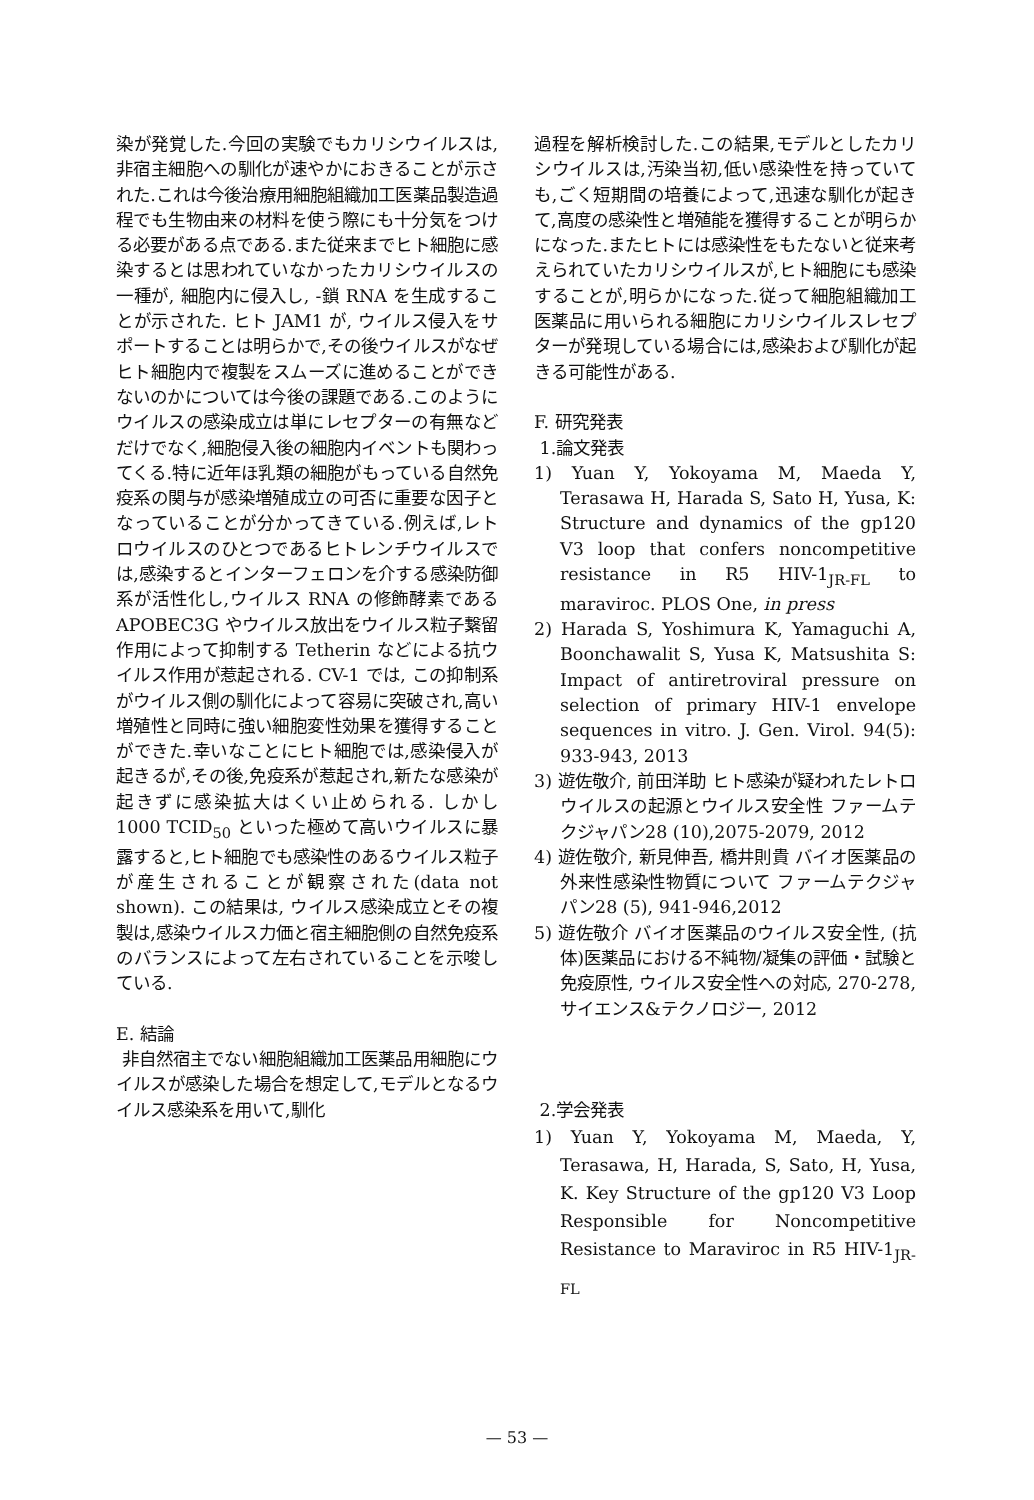染が発覚した.今回の実験でもカリシウイルスは,非宿主細胞への馴化が速やかにおきることが示された.これは今後治療用細胞組織加工医薬品製造過程でも生物由来の材料を使う際にも十分気をつける必要がある点である.また従来までヒト細胞に感染するとは思われていなかったカリシウイルスの一種が, 細胞内に侵入し, -鎖 RNA を生成することが示された. ヒト JAM1 が, ウイルス侵入をサポートすることは明らかで,その後ウイルスがなぜヒト細胞内で複製をスムーズに進めることができないのかについては今後の課題である.このようにウイルスの感染成立は単にレセプターの有無などだけでなく,細胞侵入後の細胞内イベントも関わってくる.特に近年ほ乳類の細胞がもっている自然免疫系の関与が感染増殖成立の可否に重要な因子となっていることが分かってきている.例えば,レトロウイルスのひとつであるヒトレンチウイルスでは,感染するとインターフェロンを介する感染防御系が活性化し,ウイルス RNA の修飾酵素である APOBEC3G やウイルス放出をウイルス粒子繋留作用によって抑制する Tetherin などによる抗ウイルス作用が惹起される. CV-1 では, この抑制系がウイルス側の馴化によって容易に突破され,高い増殖性と同時に強い細胞変性効果を獲得することができた.幸いなことにヒト細胞では,感染侵入が起きるが,その後,免疫系が惹起され,新たな感染が起きずに感染拡大はくい止められる. しかし 1000 TCID<sub>50</sub> といった極めて高いウイルスに暴露すると,ヒト細胞でも感染性のあるウイルス粒子が産生されることが観察された(data not shown). この結果は, ウイルス感染成立とその複製は,感染ウイルス力価と宿主細胞側の自然免疫系のバランスによって左右されていることを示唆している.
E. 結論
非自然宿主でない細胞組織加工医薬品用細胞にウイルスが感染した場合を想定して,モデルとなるウイルス感染系を用いて,馴化
過程を解析検討した.この結果,モデルとしたカリシウイルスは,汚染当初,低い感染性を持っていても,ごく短期間の培養によって,迅速な馴化が起きて,高度の感染性と増殖能を獲得することが明らかになった.またヒトには感染性をもたないと従来考えられていたカリシウイルスが,ヒト細胞にも感染することが,明らかになった.従って細胞組織加工医薬品に用いられる細胞にカリシウイルスレセプターが発現している場合には,感染および馴化が起きる可能性がある.
F. 研究発表
1.論文発表
1) Yuan Y, Yokoyama M, Maeda Y, Terasawa H, Harada S, Sato H, Yusa, K: Structure and dynamics of the gp120 V3 loop that confers noncompetitive resistance in R5 HIV-1<sub>JR-FL</sub> to maraviroc. PLOS One, in press
2) Harada S, Yoshimura K, Yamaguchi A, Boonchawalit S, Yusa K, Matsushita S: Impact of antiretroviral pressure on selection of primary HIV-1 envelope sequences in vitro. J. Gen. Virol. 94(5): 933-943, 2013
3) 遊佐敬介, 前田洋助 ヒト感染が疑われたレトロウイルスの起源とウイルス安全性 ファームテクジャパン28 (10),2075-2079, 2012
4) 遊佐敬介, 新見伸吾, 橋井則貴 バイオ医薬品の外来性感染性物質について ファームテクジャパン28 (5), 941-946,2012
5) 遊佐敬介 バイオ医薬品のウイルス安全性, (抗体)医薬品における不純物/凝集の評価・試験と免疫原性, ウイルス安全性への対応, 270-278, サイエンス&テクノロジー, 2012
2.学会発表
1) Yuan Y, Yokoyama M, Maeda, Y, Terasawa, H, Harada, S, Sato, H, Yusa, K. Key Structure of the gp120 V3 Loop Responsible for Noncompetitive Resistance to Maraviroc in R5 HIV-1<sub>JR-FL</sub>
— 53 —